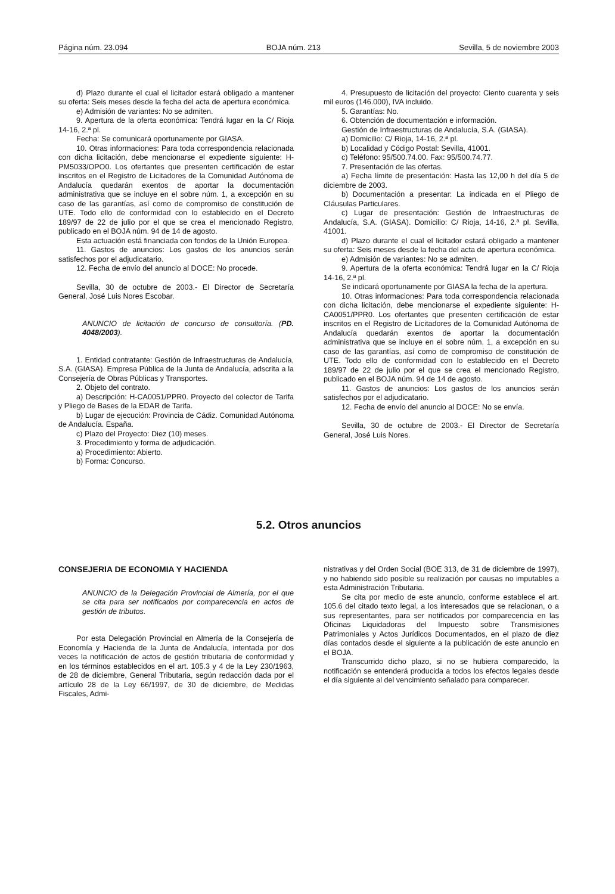Página núm. 23.094 BOJA núm. 213 Sevilla, 5 de noviembre 2003
d) Plazo durante el cual el licitador estará obligado a mantener su oferta: Seis meses desde la fecha del acta de apertura económica.
e) Admisión de variantes: No se admiten.
9. Apertura de la oferta económica: Tendrá lugar en la C/ Rioja 14-16, 2.ª pl.
Fecha: Se comunicará oportunamente por GIASA.
10. Otras informaciones: Para toda correspondencia relacionada con dicha licitación, debe mencionarse el expediente siguiente: H-PM5033/OPO0. Los ofertantes que presenten certificación de estar inscritos en el Registro de Licitadores de la Comunidad Autónoma de Andalucía quedarán exentos de aportar la documentación administrativa que se incluye en el sobre núm. 1, a excepción en su caso de las garantías, así como de compromiso de constitución de UTE. Todo ello de conformidad con lo establecido en el Decreto 189/97 de 22 de julio por el que se crea el mencionado Registro, publicado en el BOJA núm. 94 de 14 de agosto.
Esta actuación está financiada con fondos de la Unión Europea.
11. Gastos de anuncios: Los gastos de los anuncios serán satisfechos por el adjudicatario.
12. Fecha de envío del anuncio al DOCE: No procede.
Sevilla, 30 de octubre de 2003.- El Director de Secretaría General, José Luis Nores Escobar.
ANUNCIO de licitación de concurso de consultoría. (PD. 4048/2003).
1. Entidad contratante: Gestión de Infraestructuras de Andalucía, S.A. (GIASA). Empresa Pública de la Junta de Andalucía, adscrita a la Consejería de Obras Públicas y Transportes.
2. Objeto del contrato.
a) Descripción: H-CA0051/PPR0. Proyecto del colector de Tarifa y Pliego de Bases de la EDAR de Tarifa.
b) Lugar de ejecución: Provincia de Cádiz. Comunidad Autónoma de Andalucía. España.
c) Plazo del Proyecto: Diez (10) meses.
3. Procedimiento y forma de adjudicación.
a) Procedimiento: Abierto.
b) Forma: Concurso.
4. Presupuesto de licitación del proyecto: Ciento cuarenta y seis mil euros (146.000), IVA incluido.
5. Garantías: No.
6. Obtención de documentación e información.
Gestión de Infraestructuras de Andalucía, S.A. (GIASA).
a) Domicilio: C/ Rioja, 14-16, 2.ª pl.
b) Localidad y Código Postal: Sevilla, 41001.
c) Teléfono: 95/500.74.00. Fax: 95/500.74.77.
7. Presentación de las ofertas.
a) Fecha límite de presentación: Hasta las 12,00 h del día 5 de diciembre de 2003.
b) Documentación a presentar: La indicada en el Pliego de Cláusulas Particulares.
c) Lugar de presentación: Gestión de Infraestructuras de Andalucía, S.A. (GIASA). Domicilio: C/ Rioja, 14-16, 2.ª pl. Sevilla, 41001.
d) Plazo durante el cual el licitador estará obligado a mantener su oferta: Seis meses desde la fecha del acta de apertura económica.
e) Admisión de variantes: No se admiten.
9. Apertura de la oferta económica: Tendrá lugar en la C/ Rioja 14-16, 2.ª pl.
Se indicará oportunamente por GIASA la fecha de la apertura.
10. Otras informaciones: Para toda correspondencia relacionada con dicha licitación, debe mencionarse el expediente siguiente: H-CA0051/PPR0. Los ofertantes que presenten certificación de estar inscritos en el Registro de Licitadores de la Comunidad Autónoma de Andalucía quedarán exentos de aportar la documentación administrativa que se incluye en el sobre núm. 1, a excepción en su caso de las garantías, así como de compromiso de constitución de UTE. Todo ello de conformidad con lo establecido en el Decreto 189/97 de 22 de julio por el que se crea el mencionado Registro, publicado en el BOJA núm. 94 de 14 de agosto.
11. Gastos de anuncios: Los gastos de los anuncios serán satisfechos por el adjudicatario.
12. Fecha de envío del anuncio al DOCE: No se envía.
Sevilla, 30 de octubre de 2003.- El Director de Secretaría General, José Luis Nores.
5.2. Otros anuncios
CONSEJERIA DE ECONOMIA Y HACIENDA
ANUNCIO de la Delegación Provincial de Almería, por el que se cita para ser notificados por comparecencia en actos de gestión de tributos.
Por esta Delegación Provincial en Almería de la Consejería de Economía y Hacienda de la Junta de Andalucía, intentada por dos veces la notificación de actos de gestión tributaria de conformidad y en los términos establecidos en el art. 105.3 y 4 de la Ley 230/1963, de 28 de diciembre, General Tributaria, según redacción dada por el artículo 28 de la Ley 66/1997, de 30 de diciembre, de Medidas Fiscales, Admi-
nistrativas y del Orden Social (BOE 313, de 31 de diciembre de 1997), y no habiendo sido posible su realización por causas no imputables a esta Administración Tributaria.
Se cita por medio de este anuncio, conforme establece el art. 105.6 del citado texto legal, a los interesados que se relacionan, o a sus representantes, para ser notificados por comparecencia en las Oficinas Liquidadoras del Impuesto sobre Transmisiones Patrimoniales y Actos Jurídicos Documentados, en el plazo de diez días contados desde el siguiente a la publicación de este anuncio en el BOJA.
Transcurrido dicho plazo, si no se hubiera comparecido, la notificación se entenderá producida a todos los efectos legales desde el día siguiente al del vencimiento señalado para comparecer.